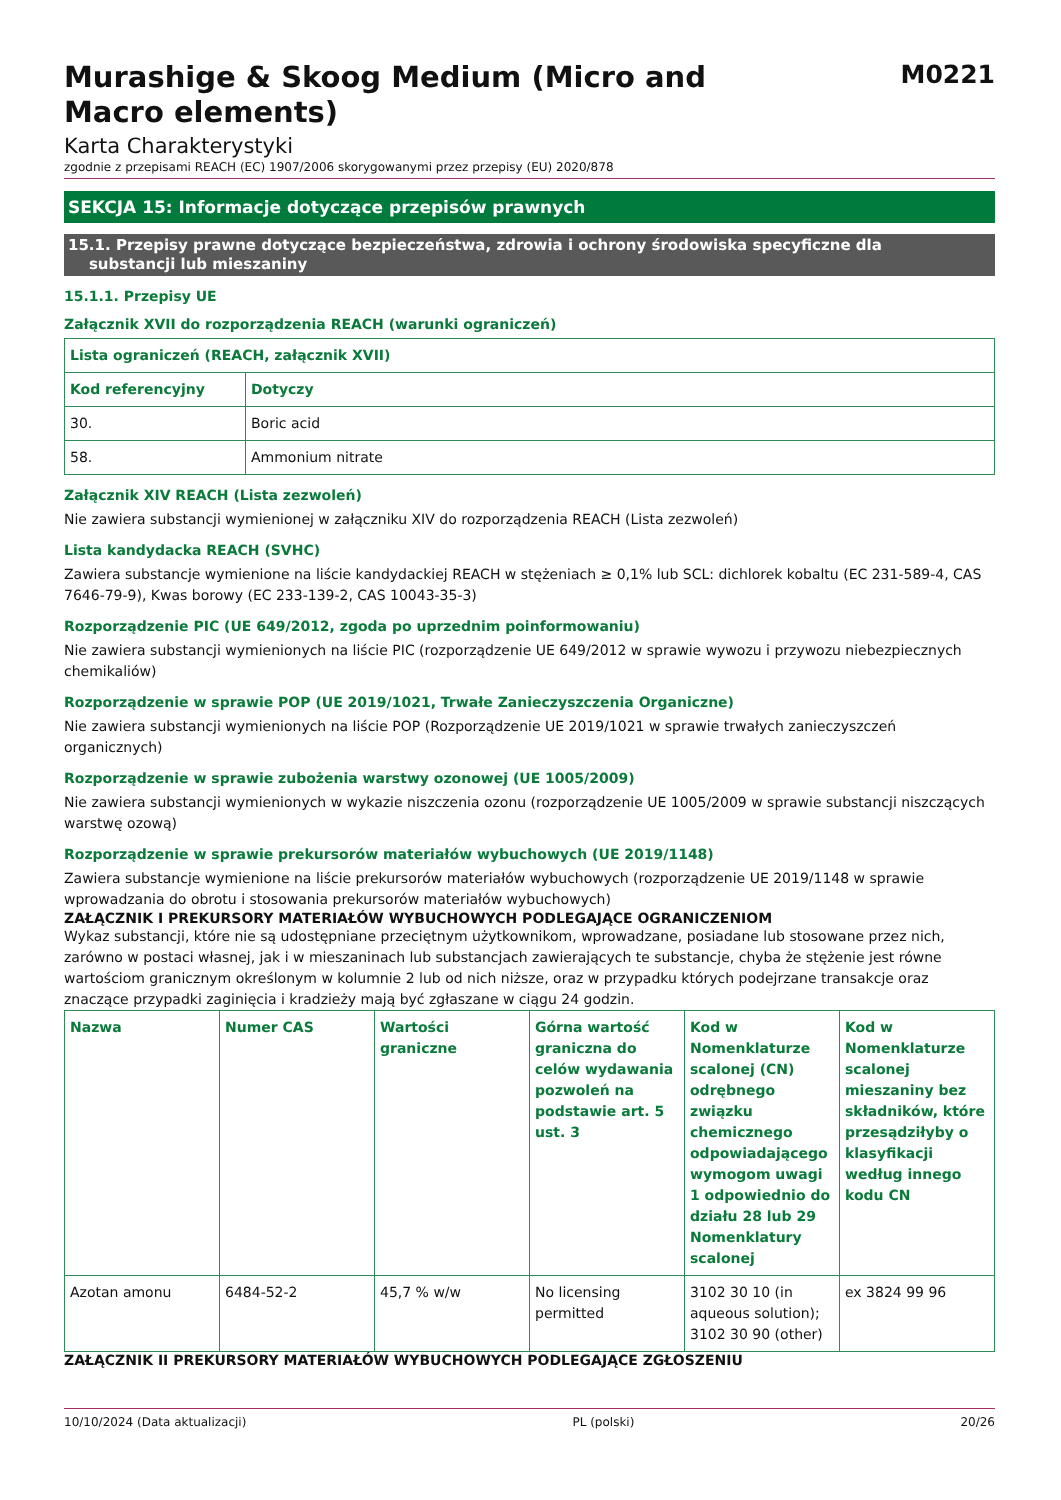Murashige & Skoog Medium (Micro and
Macro elements)
M0221
Karta Charakterystyki
zgodnie z przepisami REACH (EC) 1907/2006 skorygowanymi przez przepisy (EU) 2020/878
SEKCJA 15: Informacje dotyczące przepisów prawnych
15.1. Przepisy prawne dotyczące bezpieczeństwa, zdrowia i ochrony środowiska specyficzne dla
substancji lub mieszaniny
15.1.1. Przepisy UE
Załącznik XVII do rozporządzenia REACH (warunki ograniczeń)
| Lista ograniczeń (REACH, załącznik XVII) | |
| --- | --- |
| Kod referencyjny | Dotyczy |
| 30. | Boric acid |
| 58. | Ammonium nitrate |
Załącznik XIV REACH (Lista zezwoleń)
Nie zawiera substancji wymienionej w załączniku XIV do rozporządzenia REACH (Lista zezwoleń)
Lista kandydacka REACH (SVHC)
Zawiera substancje wymienione na liście kandydackiej REACH w stężeniach ≥ 0,1% lub SCL: dichlorek kobaltu (EC 231-589-4, CAS 7646-79-9), Kwas borowy (EC 233-139-2, CAS 10043-35-3)
Rozporządzenie PIC (UE 649/2012, zgoda po uprzednim poinformowaniu)
Nie zawiera substancji wymienionych na liście PIC (rozporządzenie UE 649/2012 w sprawie wywozu i przywozu niebezpiecznych chemikaliów)
Rozporządzenie w sprawie POP (UE 2019/1021, Trwałe Zanieczyszczenia Organiczne)
Nie zawiera substancji wymienionych na liście POP (Rozporządzenie UE 2019/1021 w sprawie trwałych zanieczyszczeń organicznych)
Rozporządzenie w sprawie zubożenia warstwy ozonowej (UE 1005/2009)
Nie zawiera substancji wymienionych w wykazie niszczenia ozonu (rozporządzenie UE 1005/2009 w sprawie substancji niszczących warstwę ozową)
Rozporządzenie w sprawie prekursorów materiałów wybuchowych (UE 2019/1148)
Zawiera substancje wymienione na liście prekursorów materiałów wybuchowych (rozporządzenie UE 2019/1148 w sprawie wprowadzania do obrotu i stosowania prekursorów materiałów wybuchowych)
ZAŁĄCZNIK I PREKURSORY MATERIAŁÓW WYBUCHOWYCH PODLEGAJĄCE OGRANICZENIOM
Wykaz substancji, które nie są udostępniane przeciętnym użytkownikom, wprowadzane, posiadane lub stosowane przez nich, zarówno w postaci własnej, jak i w mieszaninach lub substancjach zawierających te substancje, chyba że stężenie jest równe wartościom granicznym określonym w kolumnie 2 lub od nich niższe, oraz w przypadku których podejrzane transakcje oraz znaczące przypadki zaginięcia i kradzieży mają być zgłaszane w ciągu 24 godzin.
| Nazwa | Numer CAS | Wartości graniczne | Górna wartość graniczna do celów wydawania pozwoleń na podstawie art. 5 ust. 3 | Kod w Nomenklaturze scalonej (CN) odrębnego związku chemicznego odpowiadającego wymogom uwagi 1 odpowiednio do działu 28 lub 29 Nomenklatury scalonej | Kod w Nomenklaturze scalonej mieszaniny bez składników, które przesądziłyby o klasyfikacji według innego kodu CN |
| --- | --- | --- | --- | --- | --- |
| Azotan amonu | 6484-52-2 | 45,7 % w/w | No licensing permitted | 3102 30 10 (in aqueous solution); 3102 30 90 (other) | ex 3824 99 96 |
ZAŁĄCZNIK II PREKURSORY MATERIAŁÓW WYBUCHOWYCH PODLEGAJĄCE ZGŁOSZENIU
10/10/2024 (Data aktualizacji) PL (polski) 20/26